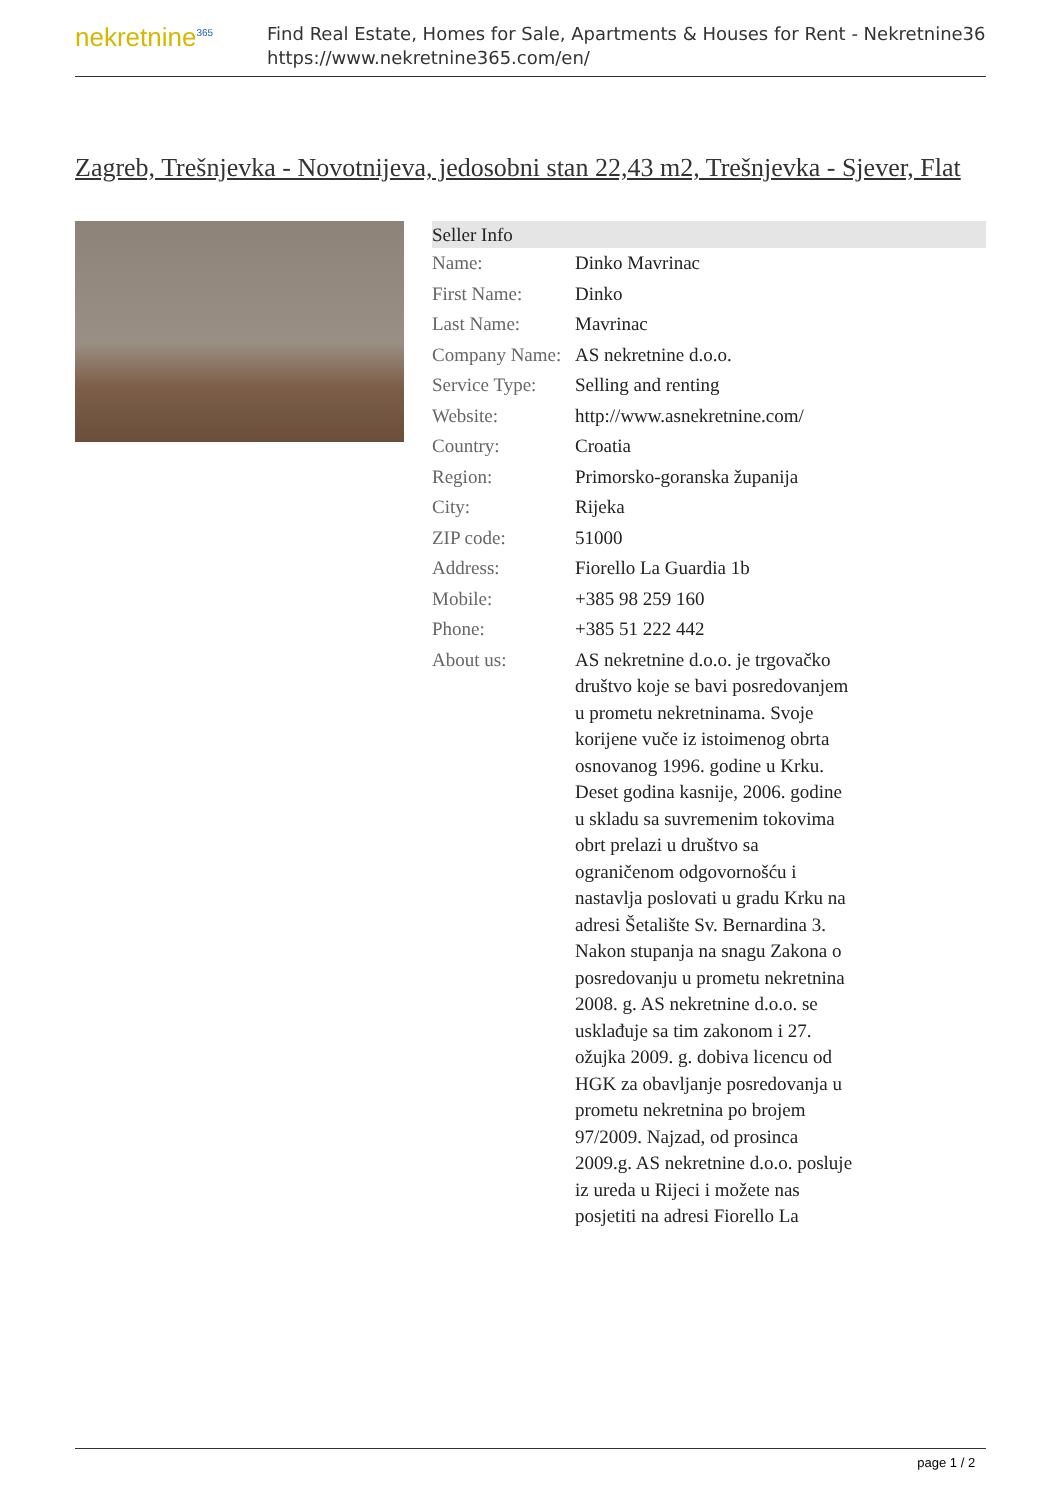nekretnine<sup>365</sup>
Find Real Estate, Homes for Sale, Apartments & Houses for Rent - Nekretnine365
https://www.nekretnine365.com/en/
Zagreb, Trešnjevka - Novotnijeva, jedosobni stan 22,43 m2, Trešnjevka - Sjever, Flat
| Seller Info | |
| --- | --- |
| Name: | Dinko Mavrinac |
| First Name: | Dinko |
| Last Name: | Mavrinac |
| Company Name: | AS nekretnine d.o.o. |
| Service Type: | Selling and renting |
| Website: | http://www.asnekretnine.com/ |
| Country: | Croatia |
| Region: | Primorsko-goranska županija |
| City: | Rijeka |
| ZIP code: | 51000 |
| Address: | Fiorello La Guardia 1b |
| Mobile: | +385 98 259 160 |
| Phone: | +385 51 222 442 |
| About us: | AS nekretnine d.o.o. je trgovačko društvo koje se bavi posredovanjem u prometu nekretninama. Svoje korijene vuče iz istoimenog obrta osnovanog 1996. godine u Krku. Deset godina kasnije, 2006. godine u skladu sa suvremenim tokovima obrt prelazi u društvo sa ograničenom odgovornošću i nastavlja poslovati u gradu Krku na adresi Šetalište Sv. Bernardina 3. Nakon stupanja na snagu Zakona o posredovanju u prometu nekretnina 2008. g. AS nekretnine d.o.o. se usklađuje sa tim zakonom i 27. ožujka 2009. g. dobiva licencu od HGK za obavljanje posredovanja u prometu nekretnina po brojem 97/2009. Najzad, od prosinca 2009.g. AS nekretnine d.o.o. posluje iz ureda u Rijeci i možete nas posjetiti na adresi Fiorello La |
page 1 / 2